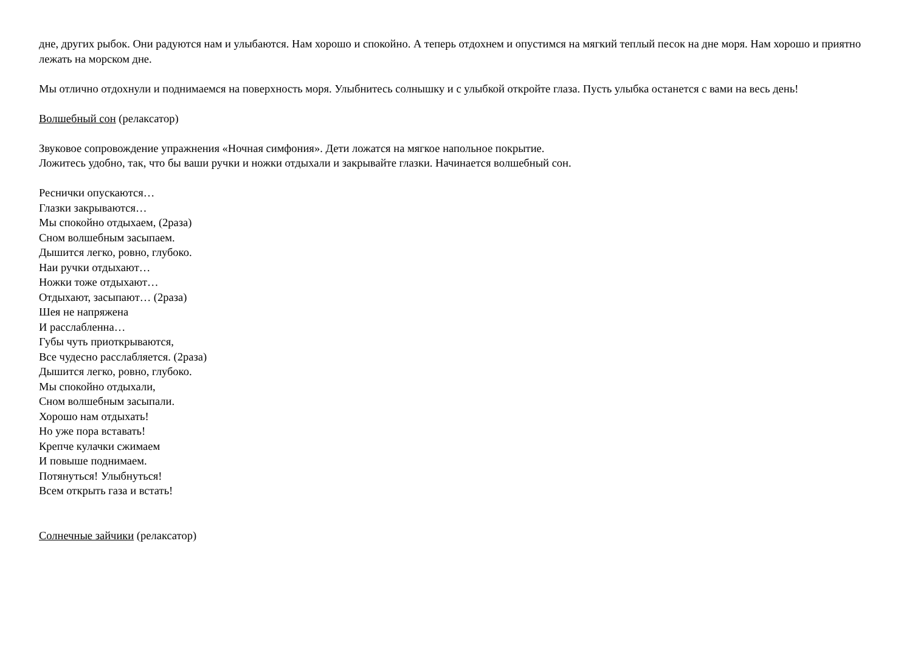дне, других рыбок. Они радуются нам и улыбаются. Нам хорошо и спокойно. А теперь отдохнем и опустимся на мягкий теплый песок на дне моря. Нам хорошо и приятно лежать на морском дне.
Мы отлично отдохнули и поднимаемся на поверхность моря. Улыбнитесь солнышку и с улыбкой откройте глаза. Пусть улыбка останется с вами на весь день!
Волшебный сон (релаксатор)
Звуковое сопровождение упражнения «Ночная симфония». Дети ложатся на мягкое напольное покрытие.
Ложитесь удобно, так, что бы ваши ручки и ножки отдыхали и закрывайте глазки. Начинается волшебный сон.
Реснички опускаются…
Глазки закрываются…
Мы спокойно отдыхаем, (2раза)
Сном волшебным засыпаем.
Дышится легко, ровно, глубоко.
Наи ручки отдыхают…
Ножки тоже отдыхают…
Отдыхают, засыпают… (2раза)
Шея не напряжена
И расслабленна…
Губы чуть приоткрываются,
Все чудесно расслабляется. (2раза)
Дышится легко, ровно, глубоко.
Мы спокойно отдыхали,
Сном волшебным засыпали.
Хорошо нам отдыхать!
Но уже пора вставать!
Крепче кулачки сжимаем
И повыше поднимаем.
Потянуться! Улыбнуться!
Всем открыть газа и встать!
Солнечные зайчики (релаксатор)